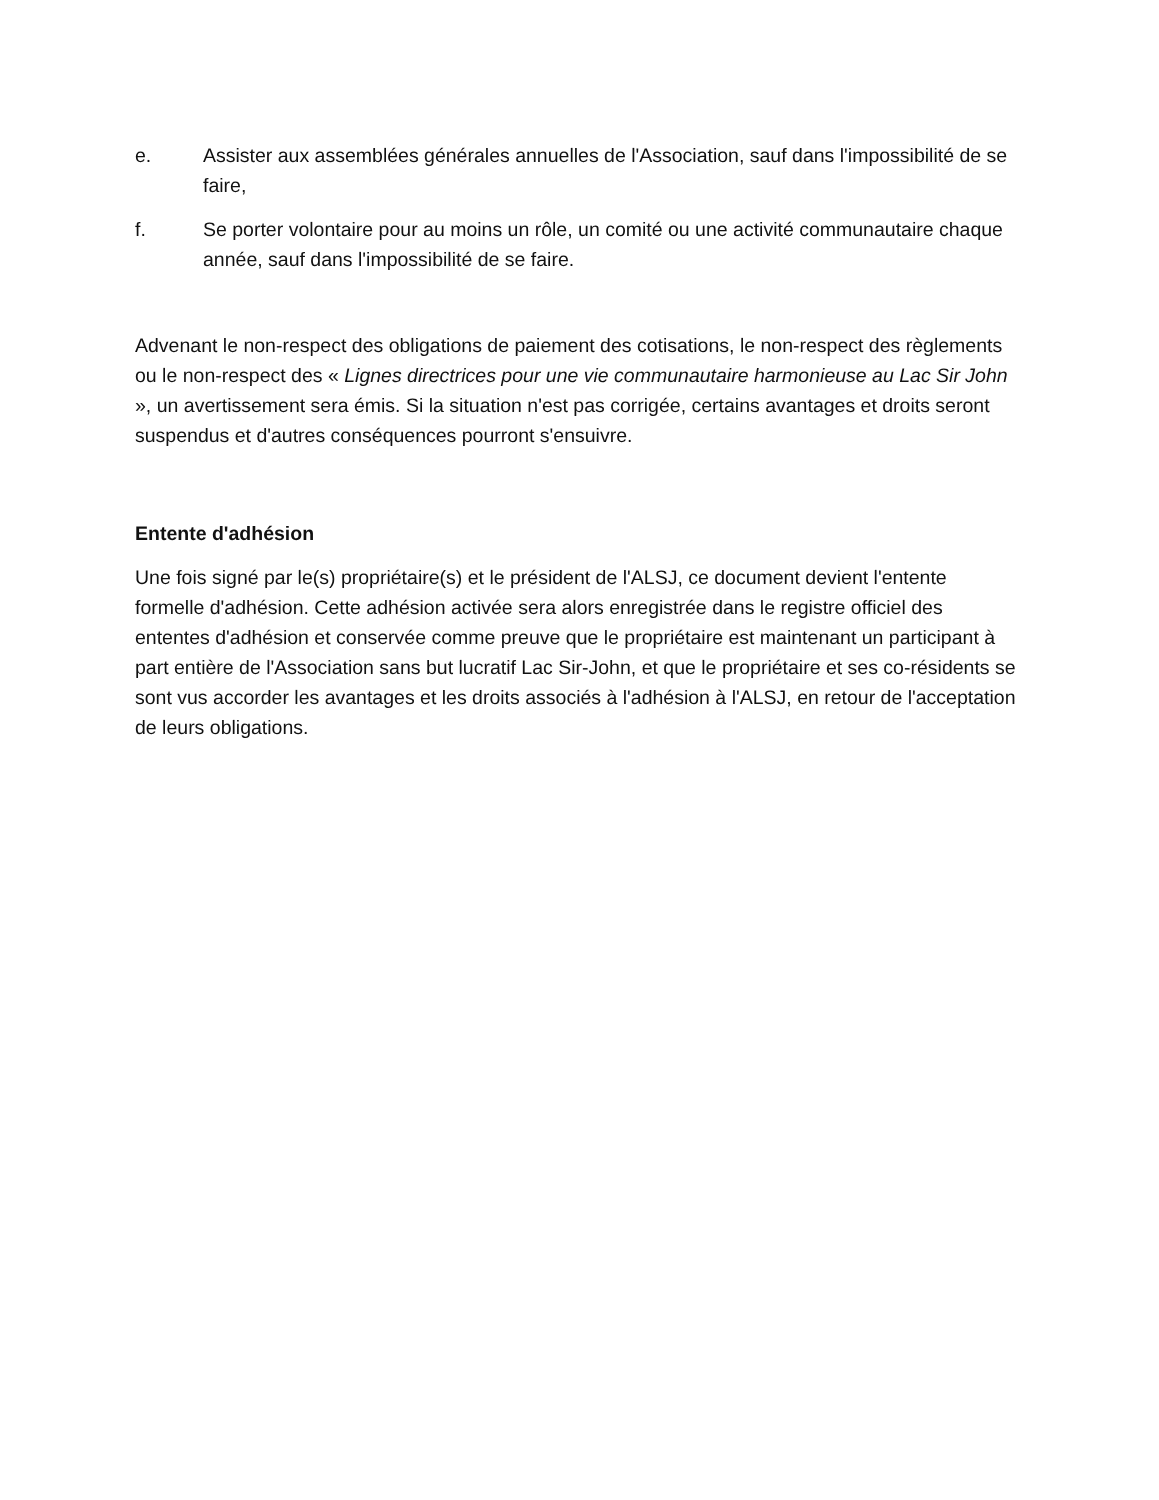e. Assister aux assemblées générales annuelles de l'Association, sauf dans l'impossibilité de se faire,
f. Se porter volontaire pour au moins un rôle, un comité ou une activité communautaire chaque année, sauf dans l'impossibilité de se faire.
Advenant le non-respect des obligations de paiement des cotisations, le non-respect des règlements ou le non-respect des « Lignes directrices pour une vie communautaire harmonieuse au Lac Sir John », un avertissement sera émis. Si la situation n'est pas corrigée, certains avantages et droits seront suspendus et d'autres conséquences pourront s'ensuivre.
Entente d'adhésion
Une fois signé par le(s) propriétaire(s) et le président de l'ALSJ, ce document devient l'entente formelle d'adhésion. Cette adhésion activée sera alors enregistrée dans le registre officiel des ententes d'adhésion et conservée comme preuve que le propriétaire est maintenant un participant à part entière de l'Association sans but lucratif Lac Sir-John, et que le propriétaire et ses co-résidents se sont vus accorder les avantages et les droits associés à l'adhésion à l'ALSJ, en retour de l'acceptation de leurs obligations.